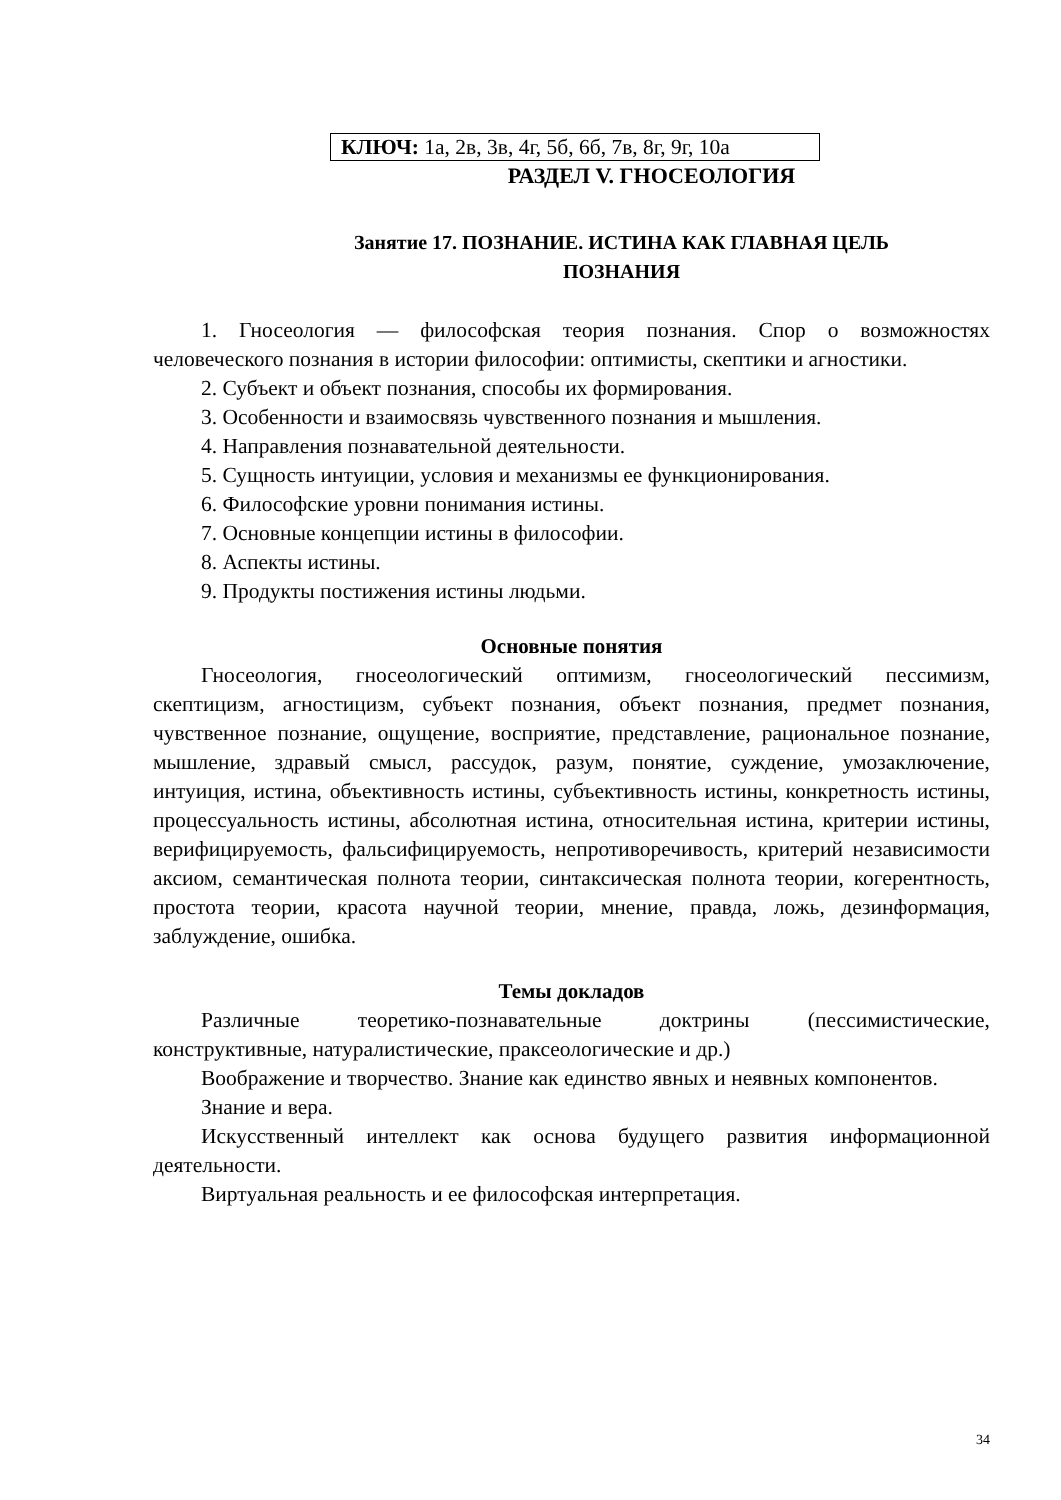КЛЮЧ: 1а, 2в, 3в, 4г, 5б, 6б, 7в, 8г, 9г, 10а
РАЗДЕЛ V. ГНОСЕОЛОГИЯ
Занятие 17. ПОЗНАНИЕ. ИСТИНА КАК ГЛАВНАЯ ЦЕЛЬ
ПОЗНАНИЯ
1. Гносеология — философская теория познания. Спор о возможностях человеческого познания в истории философии: оптимисты, скептики и агностики.
2. Субъект и объект познания, способы их формирования.
3. Особенности и взаимосвязь чувственного познания и мышления.
4. Направления познавательной деятельности.
5. Сущность интуиции, условия и механизмы ее функционирования.
6. Философские уровни понимания истины.
7. Основные концепции истины в философии.
8. Аспекты истины.
9. Продукты постижения истины людьми.
Основные понятия
Гносеология, гносеологический оптимизм, гносеологический пессимизм, скептицизм, агностицизм, субъект познания, объект познания, предмет познания, чувственное познание, ощущение, восприятие, представление, рациональное познание, мышление, здравый смысл, рассудок, разум, понятие, суждение, умозаключение, интуиция, истина, объективность истины, субъективность истины, конкретность истины, процессуальность истины, абсолютная истина, относительная истина, критерии истины, верифицируемость, фальсифицируемость, непротиворечивость, критерий независимости аксиом, семантическая полнота теории, синтаксическая полнота теории, когерентность, простота теории, красота научной теории, мнение, правда, ложь, дезинформация, заблуждение, ошибка.
Темы докладов
Различные теоретико-познавательные доктрины (пессимистические, конструктивные, натуралистические, праксеологические и др.)
Воображение и творчество. Знание как единство явных и неявных компонентов.
Знание и вера.
Искусственный интеллект как основа будущего развития информационной деятельности.
Виртуальная реальность и ее философская интерпретация.
34